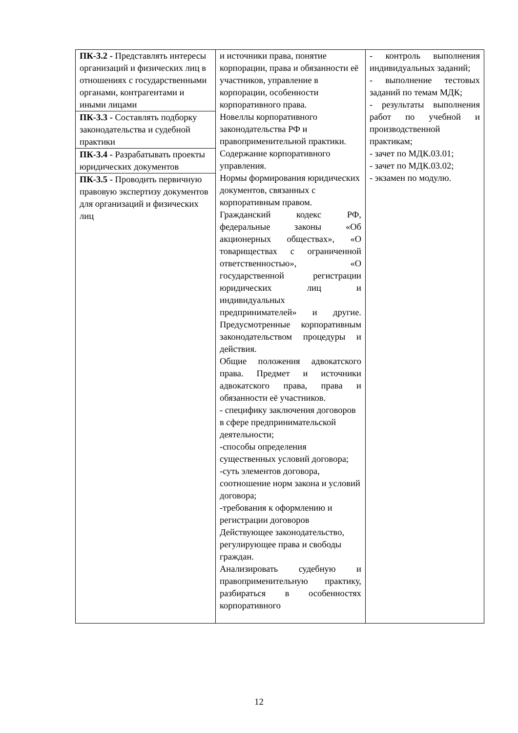| ПК-3.2 - Представлять интересы организаций и физических лиц в отношениях с государственными органами, контрагентами и иными лицами | и источники права, понятие корпорации, права и обязанности её участников, управление в корпорации, особенности корпоративного права. Новеллы корпоративного законодательства РФ и правоприменительной практики. Содержание корпоративного управления. Нормы формирования юридических документов, связанных с корпоративным правом. Гражданский кодекс РФ, федеральные законы «Об акционерных обществах», «О товариществах с ограниченной ответственностью», «О государственной регистрации юридических лиц и индивидуальных предпринимателей» и другие. Предусмотренные корпоративным законодательством процедуры и действия. Общие положения адвокатского права. Предмет и источники адвокатского права, права и обязанности её участников. - специфику заключения договоров в сфере предпринимательской деятельности; -способы определения существенных условий договора; -суть элементов договора, соотношение норм закона и условий договора; -требования к оформлению и регистрации договоров Действующее законодательство, регулирующее права и свободы граждан. Анализировать судебную и правоприменительную практику, разбираться в особенностях корпоративного | - контроль выполнения индивидуальных заданий; - выполнение тестовых заданий по темам МДК; - результаты выполнения работ по учебной и производственной практикам; - зачет по МДК.03.01; - зачет по МДК.03.02; - экзамен по модулю. |
| ПК-3.3 - Составлять подборку законодательства и судебной практики | | |
| ПК-3.4 - Разрабатывать проекты юридических документов | | |
| ПК-3.5 - Проводить первичную правовую экспертизу документов для организаций и физических лиц | | |
12